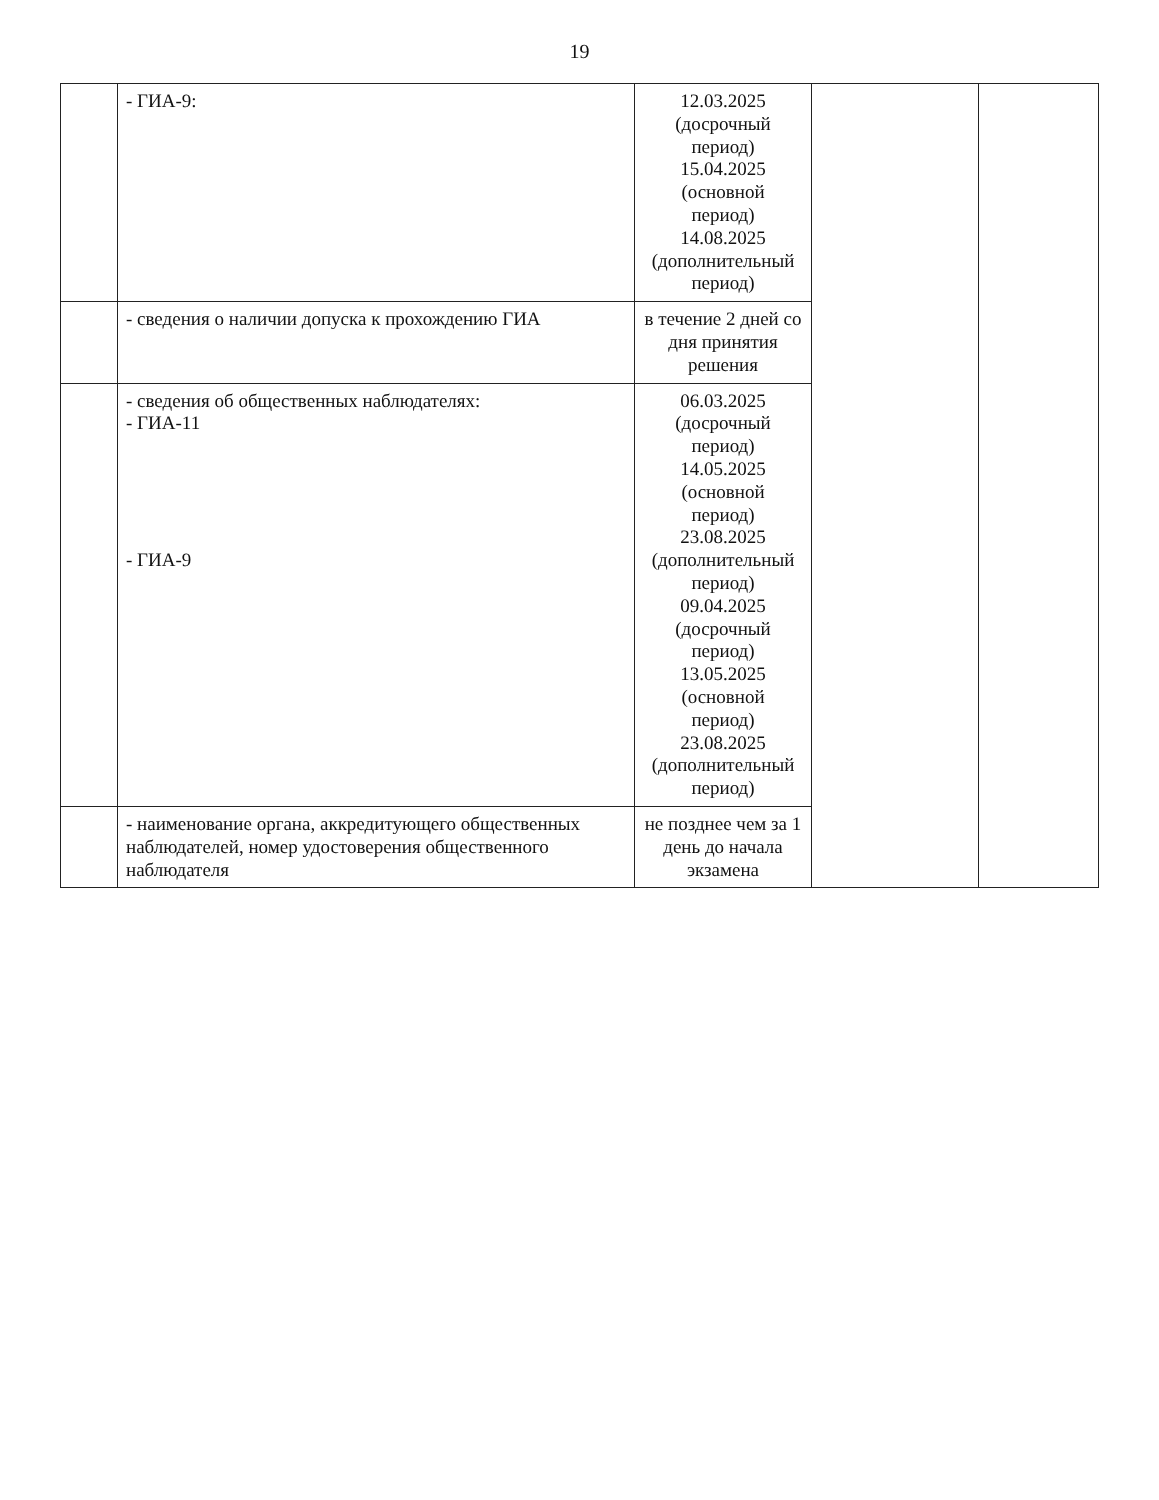19
| | - ГИА-9: | 12.03.2025 (досрочный период) 15.04.2025 (основной период) 14.08.2025 (дополнительный период) | | |
| | - сведения о наличии допуска к прохождению ГИА | в течение 2 дней со дня принятия решения | | |
| | - сведения об общественных наблюдателях: - ГИА-11 - ГИА-9 | 06.03.2025 (досрочный период) 14.05.2025 (основной период) 23.08.2025 (дополнительный период) 09.04.2025 (досрочный период) 13.05.2025 (основной период) 23.08.2025 (дополнительный период) | | |
| | - наименование органа, аккредитующего общественных наблюдателей, номер удостоверения общественного наблюдателя | не позднее чем за 1 день до начала экзамена | | |